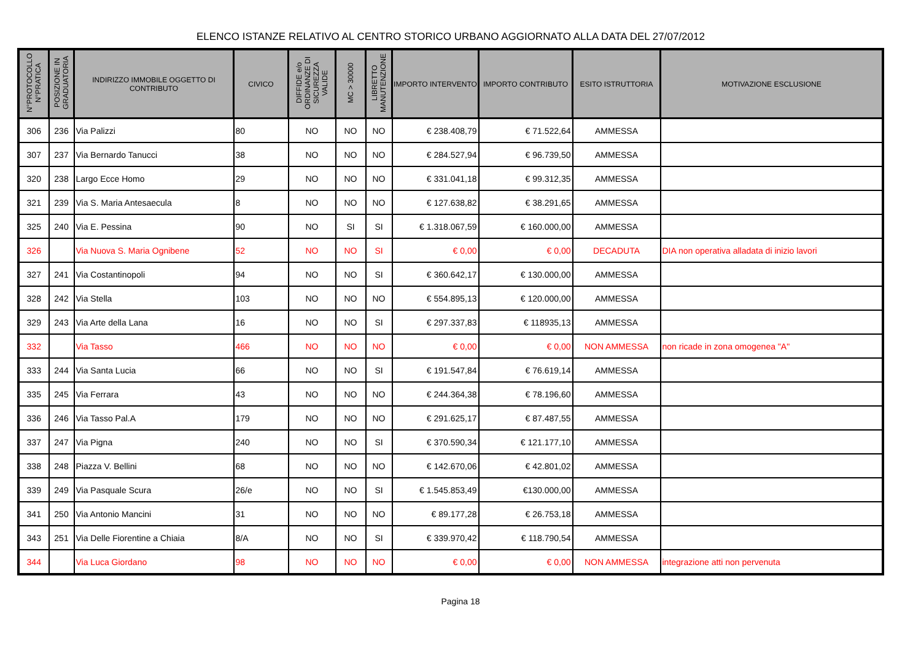ELENCO ISTANZE RELATIVO AL CENTRO STORICO URBANO AGGIORNATO ALLA DATA DEL 27/07/2012
| N°PROTOCOLLO N°PRATICA | POSIZIONE IN GRADUATORIA | INDIRIZZO IMMOBILE OGGETTO DI CONTRIBUTO | CIVICO | DIFFIDE e/o ORDINANZE DI SICUREZZA VALIDE | MC > 30000 | LIBRETTO MANUTENZIONE | IMPORTO INTERVENTO | IMPORTO CONTRIBUTO | ESITO ISTRUTTORIA | MOTIVAZIONE ESCLUSIONE |
| --- | --- | --- | --- | --- | --- | --- | --- | --- | --- | --- |
| 306 | 236 | Via Palizzi | 80 | NO | NO | NO | € 238.408,79 | € 71.522,64 | AMMESSA | |
| 307 | 237 | Via Bernardo Tanucci | 38 | NO | NO | NO | € 284.527,94 | € 96.739,50 | AMMESSA | |
| 320 | 238 | Largo Ecce Homo | 29 | NO | NO | NO | € 331.041,18 | € 99.312,35 | AMMESSA | |
| 321 | 239 | Via S. Maria Antesaecula | 8 | NO | NO | NO | € 127.638,82 | € 38.291,65 | AMMESSA | |
| 325 | 240 | Via E. Pessina | 90 | NO | SI | SI | € 1.318.067,59 | € 160.000,00 | AMMESSA | |
| 326 | | Via Nuova S. Maria Ognibene | 52 | NO | NO | SI | € 0,00 | € 0,00 | DECADUTA | DIA non operativa alladata di inizio lavori |
| 327 | 241 | Via Costantinopoli | 94 | NO | NO | SI | € 360.642,17 | € 130.000,00 | AMMESSA | |
| 328 | 242 | Via Stella | 103 | NO | NO | NO | € 554.895,13 | € 120.000,00 | AMMESSA | |
| 329 | 243 | Via Arte della Lana | 16 | NO | NO | SI | € 297.337,83 | € 118935,13 | AMMESSA | |
| 332 | | Via Tasso | 466 | NO | NO | NO | € 0,00 | € 0,00 | NON AMMESSA | non ricade in zona omogenea "A" |
| 333 | 244 | Via Santa Lucia | 66 | NO | NO | SI | € 191.547,84 | € 76.619,14 | AMMESSA | |
| 335 | 245 | Via Ferrara | 43 | NO | NO | NO | € 244.364,38 | € 78.196,60 | AMMESSA | |
| 336 | 246 | Via Tasso Pal.A | 179 | NO | NO | NO | € 291.625,17 | € 87.487,55 | AMMESSA | |
| 337 | 247 | Via Pigna | 240 | NO | NO | SI | € 370.590,34 | € 121.177,10 | AMMESSA | |
| 338 | 248 | Piazza V. Bellini | 68 | NO | NO | NO | € 142.670,06 | € 42.801,02 | AMMESSA | |
| 339 | 249 | Via Pasquale Scura | 26/e | NO | NO | SI | € 1.545.853,49 | €130.000,00 | AMMESSA | |
| 341 | 250 | Via Antonio Mancini | 31 | NO | NO | NO | € 89.177,28 | € 26.753,18 | AMMESSA | |
| 343 | 251 | Via Delle Fiorentine a Chiaia | 8/A | NO | NO | SI | € 339.970,42 | € 118.790,54 | AMMESSA | |
| 344 | | Via Luca Giordano | 98 | NO | NO | NO | € 0,00 | € 0,00 | NON AMMESSA | integrazione atti non pervenuta |
Pagina 18